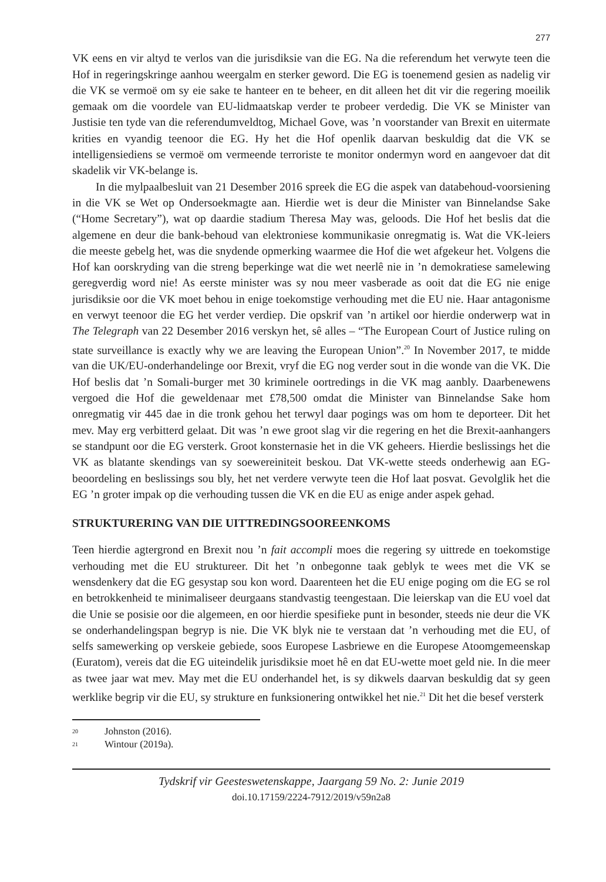277
VK eens en vir altyd te verlos van die jurisdiksie van die EG. Na die referendum het verwyte teen die Hof in regeringskringe aanhou weergalm en sterker geword. Die EG is toenemend gesien as nadelig vir die VK se vermoë om sy eie sake te hanteer en te beheer, en dit alleen het dit vir die regering moeilik gemaak om die voordele van EU-lidmaatskap verder te probeer verdedig. Die VK se Minister van Justisie ten tyde van die referendumveldtog, Michael Gove, was ’n voorstander van Brexit en uitermate krities en vyandig teenoor die EG. Hy het die Hof openlik daarvan beskuldig dat die VK se intelligensiediens se vermoë om vermeende terroriste te monitor ondermyn word en aangevoer dat dit skadelik vir VK-belange is.
In die mylpaalbesluit van 21 Desember 2016 spreek die EG die aspek van databehoud-voorsiening in die VK se Wet op Ondersoekmagte aan. Hierdie wet is deur die Minister van Binnelandse Sake (“Home Secretary”), wat op daardie stadium Theresa May was, geloods. Die Hof het beslis dat die algemene en deur die bank-behoud van elektroniese kommunikasie onregmatig is. Wat die VK-leiers die meeste gebelg het, was die snydende opmerking waarmee die Hof die wet afgekeur het. Volgens die Hof kan oorskryding van die streng beperkinge wat die wet neerlê nie in ’n demokratiese samelewing geregverdig word nie! As eerste minister was sy nou meer vasberade as ooit dat die EG nie enige jurisdiksie oor die VK moet behou in enige toekomstige verhouding met die EU nie. Haar antagonisme en verwyt teenoor die EG het verder verdiep. Die opskrif van ’n artikel oor hierdie onderwerp wat in The Telegraph van 22 Desember 2016 verskyn het, sê alles – “The European Court of Justice ruling on state surveillance is exactly why we are leaving the European Union”.<sup>20</sup> In November 2017, te midde van die UK/EU-onderhandelinge oor Brexit, vryf die EG nog verder sout in die wonde van die VK. Die Hof beslis dat ’n Somali-burger met 30 kriminele oortredings in die VK mag aanbly. Daarbenewens vergoed die Hof die geweldenaar met £78,500 omdat die Minister van Binnelandse Sake hom onregmatig vir 445 dae in die tronk gehou het terwyl daar pogings was om hom te deporteer. Dit het mev. May erg verbitterd gelaat. Dit was ’n ewe groot slag vir die regering en het die Brexit-aanhangers se standpunt oor die EG versterk. Groot konsternasie het in die VK geheers. Hierdie beslissings het die VK as blatante skendings van sy soewereiniteit beskou. Dat VK-wette steeds onderhewig aan EG-beoordeling en beslissings sou bly, het net verdere verwyte teen die Hof laat posvat. Gevolglik het die EG ’n groter impak op die verhouding tussen die VK en die EU as enige ander aspek gehad.
STRUKTURERING VAN DIE UITTREDINGSOOREENKOMS
Teen hierdie agtergrond en Brexit nou ’n fait accompli moes die regering sy uittrede en toekomstige verhouding met die EU struktureer. Dit het ’n onbegonne taak geblyk te wees met die VK se wensdenkery dat die EG gesystap sou kon word. Daarenteen het die EU enige poging om die EG se rol en betrokkenheid te minimaliseer deurgaans standvastig teengestaan. Die leierskap van die EU voel dat die Unie se posisie oor die algemeen, en oor hierdie spesifieke punt in besonder, steeds nie deur die VK se onderhandelingspan begryp is nie. Die VK blyk nie te verstaan dat ’n verhouding met die EU, of selfs samewerking op verskeie gebiede, soos Europese Lasbriewe en die Europese Atoomgemeenskap (Euratom), vereis dat die EG uiteindelik jurisdiksie moet hê en dat EU-wette moet geld nie. In die meer as twee jaar wat mev. May met die EU onderhandel het, is sy dikwels daarvan beskuldig dat sy geen werklike begrip vir die EU, sy strukture en funksionering ontwikkel het nie.<sup>21</sup> Dit het die besef versterk
20 Johnston (2016).
21 Wintour (2019a).
Tydskrif vir Geesteswetenskappe, Jaargang 59 No. 2: Junie 2019
doi.10.17159/2224-7912/2019/v59n2a8